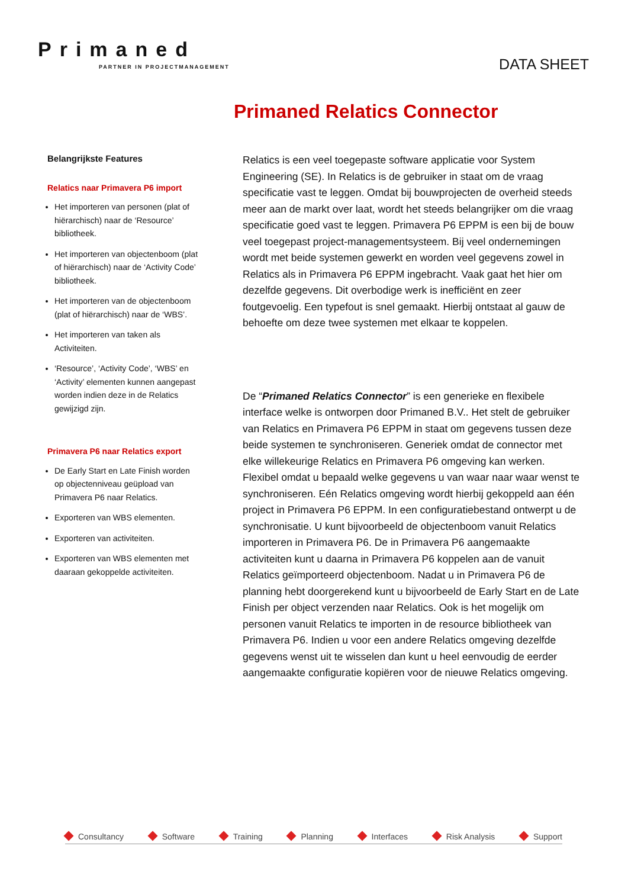Primaned
PARTNER IN PROJECTMANAGEMENT
DATA SHEET
Primaned Relatics Connector
Belangrijkste Features
Relatics naar Primavera P6 import
Het importeren van personen (plat of hiërarchisch) naar de ‘Resource’ bibliotheek.
Het importeren van objectenboom (plat of hiërarchisch) naar de ‘Activity Code’ bibliotheek.
Het importeren van de objectenboom (plat of hiërarchisch) naar de ‘WBS’.
Het importeren van taken als Activiteiten.
‘Resource’, ‘Activity Code’, ‘WBS’ en ‘Activity’ elementen kunnen aangepast worden indien deze in de Relatics gewijzigd zijn.
Primavera P6 naar Relatics export
De Early Start en Late Finish worden op objectenniveau geüpload van Primavera P6 naar Relatics.
Exporteren van WBS elementen.
Exporteren van activiteiten.
Exporteren van WBS elementen met daaraan gekoppelde activiteiten.
Relatics is een veel toegepaste software applicatie voor System Engineering (SE). In Relatics is de gebruiker in staat om de vraag specificatie vast te leggen. Omdat bij bouwprojecten de overheid steeds meer aan de markt over laat, wordt het steeds belangrijker om die vraag specificatie goed vast te leggen. Primavera P6 EPPM is een bij de bouw veel toegepast project-managementsysteem. Bij veel ondernemingen wordt met beide systemen gewerkt en worden veel gegevens zowel in Relatics als in Primavera P6 EPPM ingebracht. Vaak gaat het hier om dezelfde gegevens. Dit overbodige werk is inefficiënt en zeer foutgevoelig. Een typefout is snel gemaakt. Hierbij ontstaat al gauw de behoefte om deze twee systemen met elkaar te koppelen.
De “Primaned Relatics Connector” is een generieke en flexibele interface welke is ontworpen door Primaned B.V.. Het stelt de gebruiker van Relatics en Primavera P6 EPPM in staat om gegevens tussen deze beide systemen te synchroniseren. Generiek omdat de connector met elke willekeurige Relatics en Primavera P6 omgeving kan werken. Flexibel omdat u bepaald welke gegevens u van waar naar waar wenst te synchroniseren. Eén Relatics omgeving wordt hierbij gekoppeld aan één project in Primavera P6 EPPM. In een configuratiebestand ontwerpt u de synchronisatie. U kunt bijvoorbeeld de objectenboom vanuit Relatics importeren in Primavera P6. De in Primavera P6 aangemaakte activiteiten kunt u daarna in Primavera P6 koppelen aan de vanuit Relatics geïmporteerd objectenboom. Nadat u in Primavera P6 de planning hebt doorgerekend kunt u bijvoorbeeld de Early Start en de Late Finish per object verzenden naar Relatics. Ook is het mogelijk om personen vanuit Relatics te importen in de resource bibliotheek van Primavera P6. Indien u voor een andere Relatics omgeving dezelfde gegevens wenst uit te wisselen dan kunt u heel eenvoudig de eerder aangemaakte configuratie kopiëren voor de nieuwe Relatics omgeving.
Consultancy Software Training Planning Interfaces Risk Analysis Support